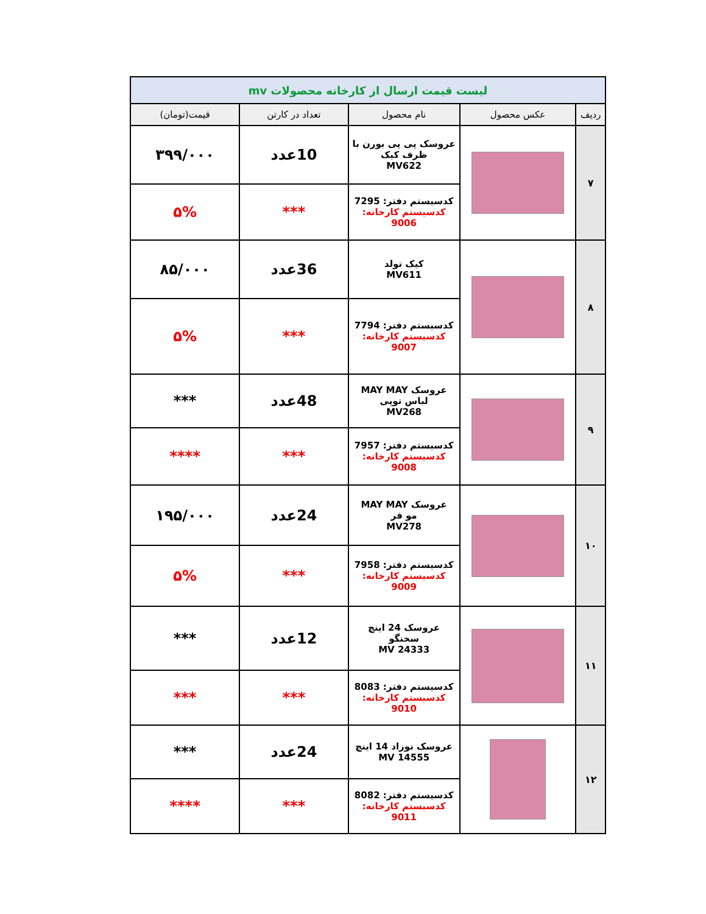| لیست قیمت ارسال از کارخانه محصولات mv | | | | |
| ردیف | عکس محصول | نام محصول | تعداد در کارتن | قیمت(تومان) |
| ۷ | | عروسک پی پی بورن با ظرف کیک MV622 | 10عدد | ۳۹۹/۰۰۰ |
| | | کدسیستم دفتر: 7295 کدسیستم کارخانه: 9006 | *** | ۵% |
| ۸ | | کیک تولد MV611 | 36عدد | ۸۵/۰۰۰ |
| | | کدسیستم دفتر: 7794 کدسیستم کارخانه: 9007 | *** | ۵% |
| ۹ | | عروسک MAY MAY لباس توپی MV268 | 48عدد | *** |
| | | کدسیستم دفتر: 7957 کدسیستم کارخانه: 9008 | *** | **** |
| ۱۰ | | عروسک MAY MAY مو فر MV278 | 24عدد | ۱۹۵/۰۰۰ |
| | | کدسیستم دفتر: 7958 کدسیستم کارخانه: 9009 | *** | ۵% |
| ۱۱ | | عروسک 24 اینچ سخنگو MV 24333 | 12عدد | *** |
| | | کدسیستم دفتر: 8083 کدسیستم کارخانه: 9010 | *** | *** |
| ۱۲ | | عروسک نوزاد 14 اینچ MV 14555 | 24عدد | *** |
| | | کدسیستم دفتر: 8082 کدسیستم کارخانه: 9011 | *** | **** |